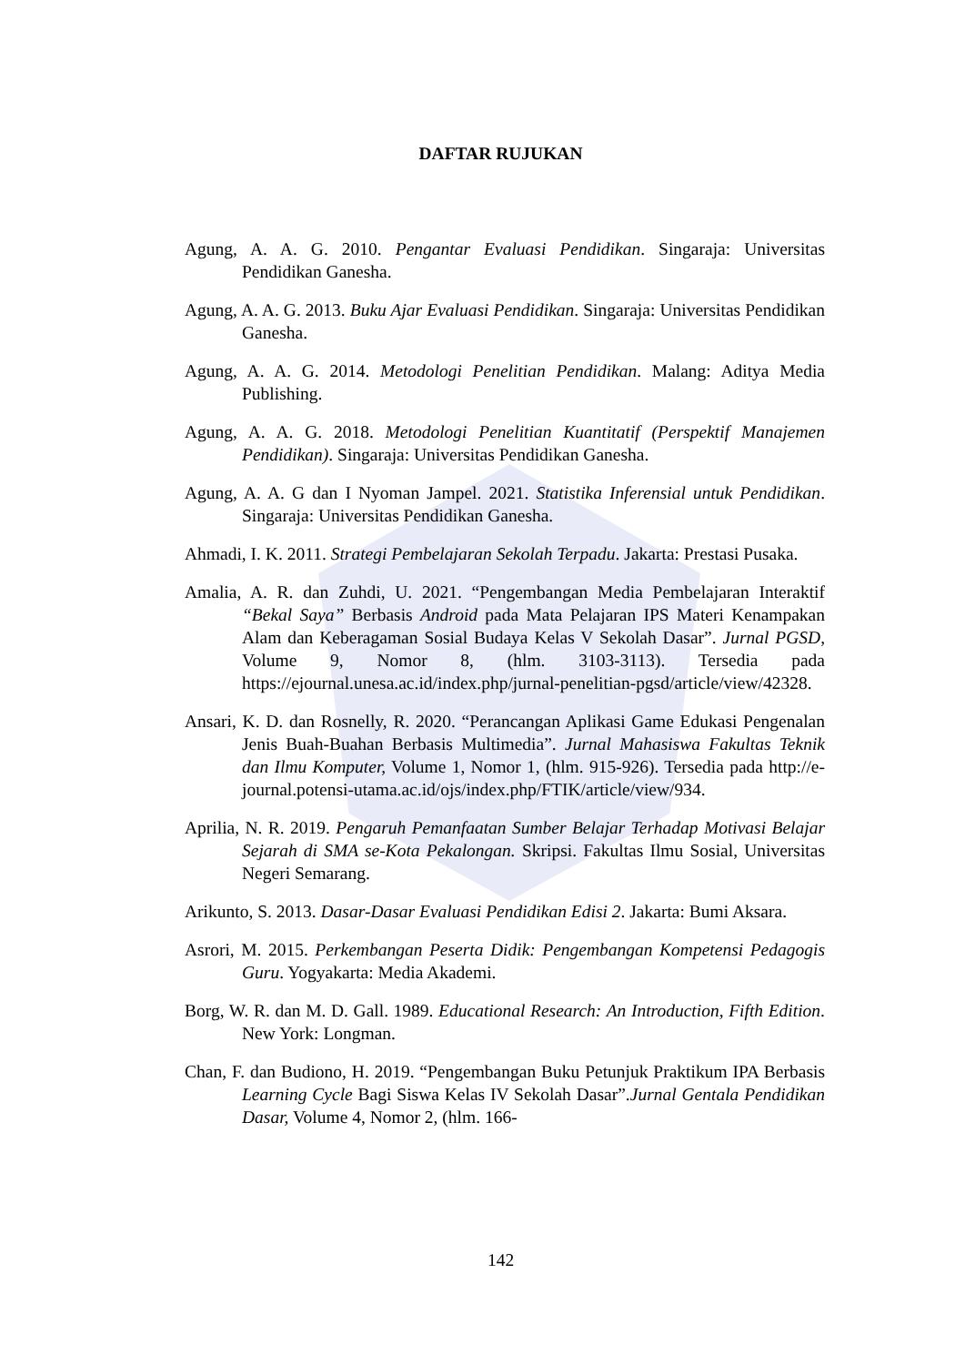DAFTAR RUJUKAN
Agung, A. A. G. 2010. Pengantar Evaluasi Pendidikan. Singaraja: Universitas Pendidikan Ganesha.
Agung, A. A. G. 2013. Buku Ajar Evaluasi Pendidikan. Singaraja: Universitas Pendidikan Ganesha.
Agung, A. A. G. 2014. Metodologi Penelitian Pendidikan. Malang: Aditya Media Publishing.
Agung, A. A. G. 2018. Metodologi Penelitian Kuantitatif (Perspektif Manajemen Pendidikan). Singaraja: Universitas Pendidikan Ganesha.
Agung, A. A. G dan I Nyoman Jampel. 2021. Statistika Inferensial untuk Pendidikan. Singaraja: Universitas Pendidikan Ganesha.
Ahmadi, I. K. 2011. Strategi Pembelajaran Sekolah Terpadu. Jakarta: Prestasi Pusaka.
Amalia, A. R. dan Zuhdi, U. 2021. “Pengembangan Media Pembelajaran Interaktif “Bekal Saya” Berbasis Android pada Mata Pelajaran IPS Materi Kenampakan Alam dan Keberagaman Sosial Budaya Kelas V Sekolah Dasar”. Jurnal PGSD, Volume 9, Nomor 8, (hlm. 3103-3113). Tersedia pada https://ejournal.unesa.ac.id/index.php/jurnal-penelitian-pgsd/article/view/42328.
Ansari, K. D. dan Rosnelly, R. 2020. “Perancangan Aplikasi Game Edukasi Pengenalan Jenis Buah-Buahan Berbasis Multimedia”. Jurnal Mahasiswa Fakultas Teknik dan Ilmu Komputer, Volume 1, Nomor 1, (hlm. 915-926). Tersedia pada http://e-journal.potensi-utama.ac.id/ojs/index.php/FTIK/article/view/934.
Aprilia, N. R. 2019. Pengaruh Pemanfaatan Sumber Belajar Terhadap Motivasi Belajar Sejarah di SMA se-Kota Pekalongan. Skripsi. Fakultas Ilmu Sosial, Universitas Negeri Semarang.
Arikunto, S. 2013. Dasar-Dasar Evaluasi Pendidikan Edisi 2. Jakarta: Bumi Aksara.
Asrori, M. 2015. Perkembangan Peserta Didik: Pengembangan Kompetensi Pedagogis Guru. Yogyakarta: Media Akademi.
Borg, W. R. dan M. D. Gall. 1989. Educational Research: An Introduction, Fifth Edition. New York: Longman.
Chan, F. dan Budiono, H. 2019. “Pengembangan Buku Petunjuk Praktikum IPA Berbasis Learning Cycle Bagi Siswa Kelas IV Sekolah Dasar”.Jurnal Gentala Pendidikan Dasar, Volume 4, Nomor 2, (hlm. 166-
142